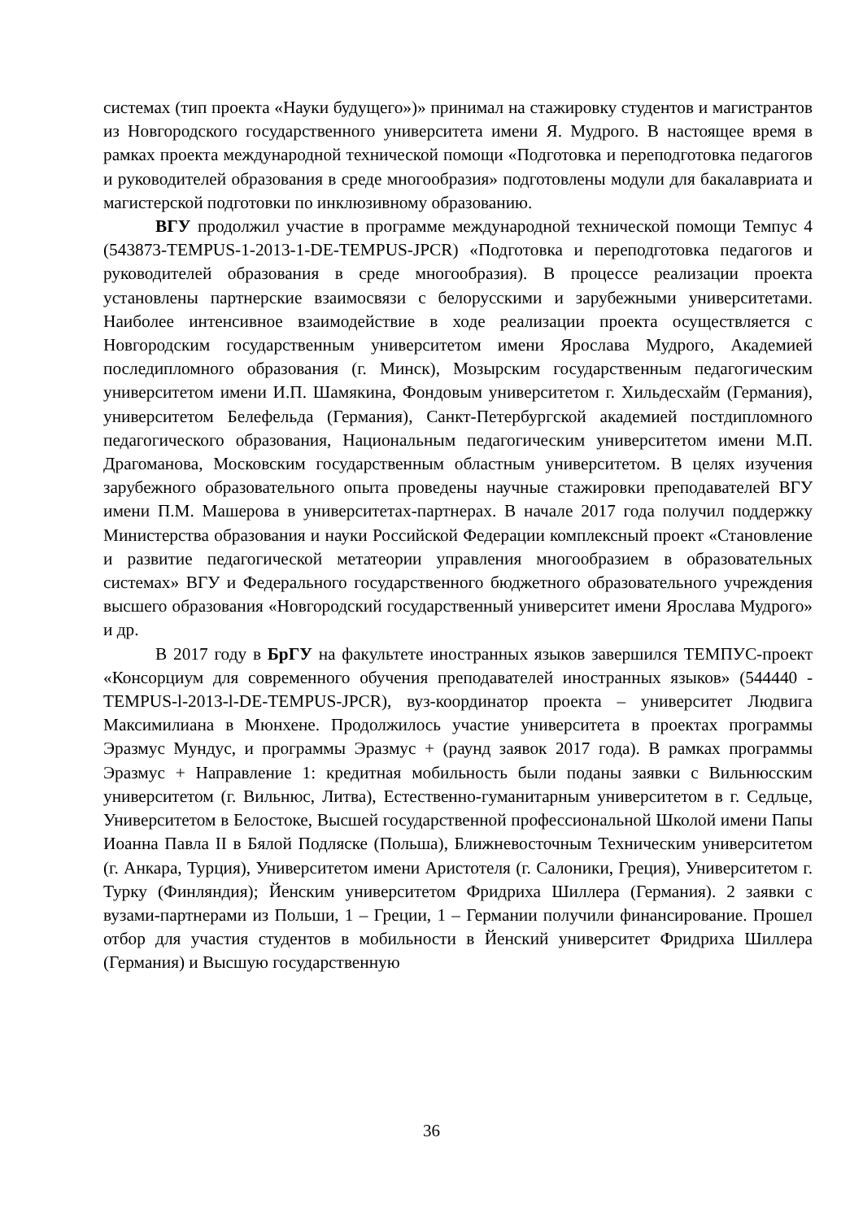системах (тип проекта «Науки будущего»)» принимал на стажировку студентов и магистрантов из Новгородского государственного университета имени Я. Мудрого. В настоящее время в рамках проекта международной технической помощи «Подготовка и переподготовка педагогов и руководителей образования в среде многообразия» подготовлены модули для бакалавриата и магистерской подготовки по инклюзивному образованию.
ВГУ продолжил участие в программе международной технической помощи Темпус 4 (543873-TEMPUS-1-2013-1-DE-TEMPUS-JPCR) «Подготовка и переподготовка педагогов и руководителей образования в среде многообразия). В процессе реализации проекта установлены партнерские взаимосвязи с белорусскими и зарубежными университетами. Наиболее интенсивное взаимодействие в ходе реализации проекта осуществляется с Новгородским государственным университетом имени Ярослава Мудрого, Академией последипломного образования (г. Минск), Мозырским государственным педагогическим университетом имени И.П. Шамякина, Фондовым университетом г. Хильдесхайм (Германия), университетом Белефельда (Германия), Санкт-Петербургской академией постдипломного педагогического образования, Национальным педагогическим университетом имени М.П. Драгоманова, Московским государственным областным университетом. В целях изучения зарубежного образовательного опыта проведены научные стажировки преподавателей ВГУ имени П.М. Машерова в университетах-партнерах. В начале 2017 года получил поддержку Министерства образования и науки Российской Федерации комплексный проект «Становление и развитие педагогической метатеории управления многообразием в образовательных системах» ВГУ и Федерального государственного бюджетного образовательного учреждения высшего образования «Новгородский государственный университет имени Ярослава Мудрого» и др.
В 2017 году в БрГУ на факультете иностранных языков завершился ТЕМПУС-проект «Консорциум для современного обучения преподавателей иностранных языков» (544440 - TEMPUS-l-2013-l-DE-TEMPUS-JPCR), вуз-координатор проекта – университет Людвига Максимилиана в Мюнхене. Продолжилось участие университета в проектах программы Эразмус Мундус, и программы Эразмус + (раунд заявок 2017 года). В рамках программы Эразмус + Направление 1: кредитная мобильность были поданы заявки с Вильнюсским университетом (г. Вильнюс, Литва), Естественно-гуманитарным университетом в г. Седльце, Университетом в Белостоке, Высшей государственной профессиональной Школой имени Папы Иоанна Павла II в Бялой Подляске (Польша), Ближневосточным Техническим университетом (г. Анкара, Турция), Университетом имени Аристотеля (г. Салоники, Греция), Университетом г. Турку (Финляндия); Йенским университетом Фридриха Шиллера (Германия). 2 заявки с вузами-партнерами из Польши, 1 – Греции, 1 – Германии получили финансирование. Прошел отбор для участия студентов в мобильности в Йенский университет Фридриха Шиллера (Германия) и Высшую государственную
36